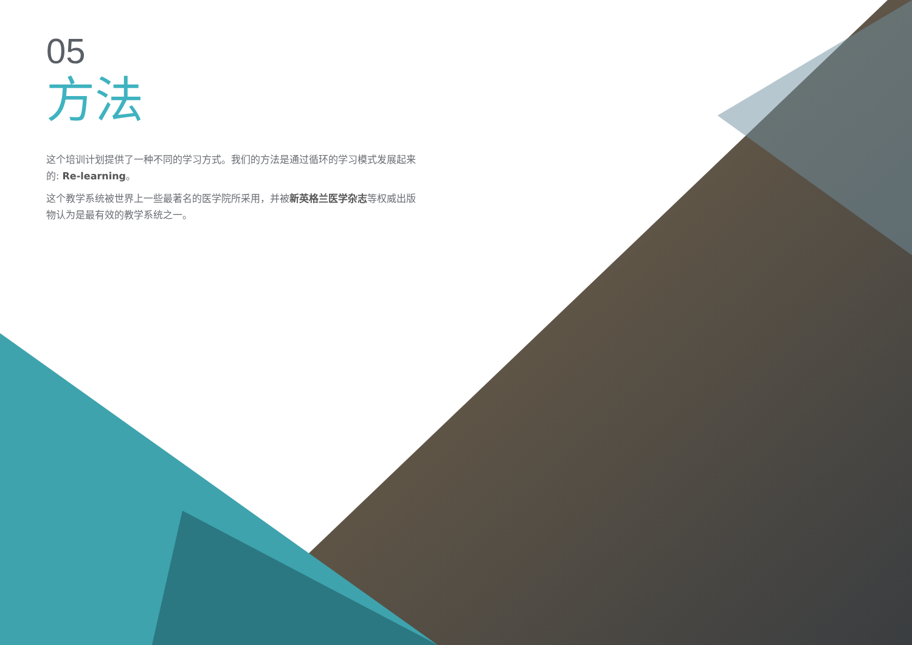05
方法
这个培训计划提供了一种不同的学习方式。我们的方法是通过循环的学习模式发展起来的: Re-learning。
这个教学系统被世界上一些最著名的医学院所采用，并被新英格兰医学杂志等权威出版物认为是最有效的教学系统之一。